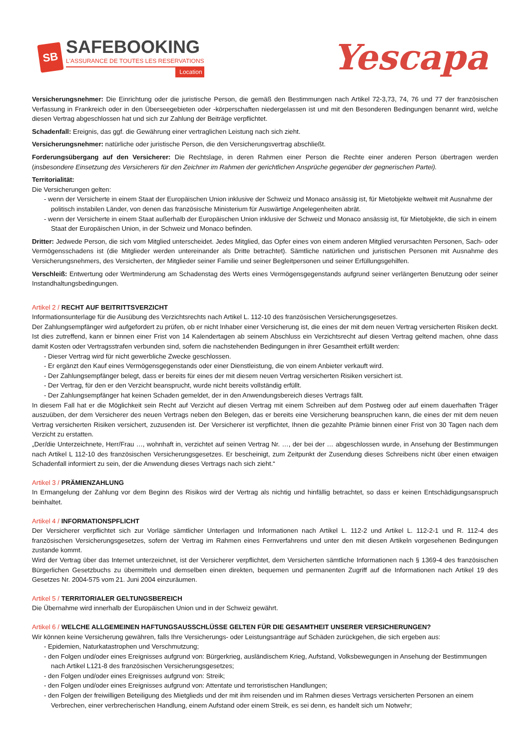SB
SAFEBOOKING
L'ASSURANCE DE TOUTES LES RESERVATIONS
Location
Yescapa
Versicherungsnehmer: Die Einrichtung oder die juristische Person, die gemäß den Bestimmungen nach Artikel 72-3,73, 74, 76 und 77 der französischen Verfassung in Frankreich oder in den Überseegebieten oder -körperschaften niedergelassen ist und mit den Besonderen Bedingungen benannt wird, welche diesen Vertrag abgeschlossen hat und sich zur Zahlung der Beiträge verpflichtet.
Schadenfall: Ereignis, das ggf. die Gewährung einer vertraglichen Leistung nach sich zieht.
Versicherungsnehmer: natürliche oder juristische Person, die den Versicherungsvertrag abschließt.
Forderungsübergang auf den Versicherer: Die Rechtslage, in deren Rahmen einer Person die Rechte einer anderen Person übertragen werden (insbesondere Einsetzung des Versicherers für den Zeichner im Rahmen der gerichtlichen Ansprüche gegenüber der gegnerischen Partei).
Territorialität:
Die Versicherungen gelten:
- wenn der Versicherte in einem Staat der Europäischen Union inklusive der Schweiz und Monaco ansässig ist, für Mietobjekte weltweit mit Ausnahme der politisch instabilen Länder, von denen das französische Ministerium für Auswärtige Angelegenheiten abrät.
- wenn der Versicherte in einem Staat außerhalb der Europäischen Union inklusive der Schweiz und Monaco ansässig ist, für Mietobjekte, die sich in einem Staat der Europäischen Union, in der Schweiz und Monaco befinden.
Dritter: Jedwede Person, die sich vom Mitglied unterscheidet. Jedes Mitglied, das Opfer eines von einem anderen Mitglied verursachten Personen, Sach- oder Vermögensschadens ist (die Mitglieder werden untereinander als Dritte betrachtet). Sämtliche natürlichen und juristischen Personen mit Ausnahme des Versicherungsnehmers, des Versicherten, der Mitglieder seiner Familie und seiner Begleitpersonen und seiner Erfüllungsgehilfen.
Verschleiß: Entwertung oder Wertminderung am Schadenstag des Werts eines Vermögensgegenstands aufgrund seiner verlängerten Benutzung oder seiner Instandhaltungsbedingungen.
Artikel 2 / RECHT AUF BEITRITTSVERZICHT
Informationsunterlage für die Ausübung des Verzichtsrechts nach Artikel L. 112-10 des französischen Versicherungsgesetzes.
Der Zahlungsempfänger wird aufgefordert zu prüfen, ob er nicht Inhaber einer Versicherung ist, die eines der mit dem neuen Vertrag versicherten Risiken deckt. Ist dies zutreffend, kann er binnen einer Frist von 14 Kalendertagen ab seinem Abschluss ein Verzichtsrecht auf diesen Vertrag geltend machen, ohne dass damit Kosten oder Vertragsstrafen verbunden sind, sofern die nachstehenden Bedingungen in ihrer Gesamtheit erfüllt werden:
- Dieser Vertrag wird für nicht gewerbliche Zwecke geschlossen.
- Er ergänzt den Kauf eines Vermögensgegenstands oder einer Dienstleistung, die von einem Anbieter verkauft wird.
- Der Zahlungsempfänger belegt, dass er bereits für eines der mit diesem neuen Vertrag versicherten Risiken versichert ist.
- Der Vertrag, für den er den Verzicht beansprucht, wurde nicht bereits vollständig erfüllt.
- Der Zahlungsempfänger hat keinen Schaden gemeldet, der in den Anwendungsbereich dieses Vertrags fällt.
In diesem Fall hat er die Möglichkeit sein Recht auf Verzicht auf diesen Vertrag mit einem Schreiben auf dem Postweg oder auf einem dauerhaften Träger auszuüben, der dem Versicherer des neuen Vertrags neben den Belegen, das er bereits eine Versicherung beanspruchen kann, die eines der mit dem neuen Vertrag versicherten Risiken versichert, zuzusenden ist. Der Versicherer ist verpflichtet, Ihnen die gezahlte Prämie binnen einer Frist von 30 Tagen nach dem Verzicht zu erstatten.
„Der/die Unterzeichnete, Herr/Frau …, wohnhaft in, verzichtet auf seinen Vertrag Nr. …, der bei der … abgeschlossen wurde, in Ansehung der Bestimmungen nach Artikel L 112-10 des französischen Versicherungsgesetzes. Er bescheinigt, zum Zeitpunkt der Zusendung dieses Schreibens nicht über einen etwaigen Schadenfall informiert zu sein, der die Anwendung dieses Vertrags nach sich zieht.“
Artikel 3 / PRÄMIENZAHLUNG
In Ermangelung der Zahlung vor dem Beginn des Risikos wird der Vertrag als nichtig und hinfällig betrachtet, so dass er keinen Entschädigungsanspruch beinhaltet.
Artikel 4 / INFORMATIONSPFLICHT
Der Versicherer verpflichtet sich zur Vorläge sämtlicher Unterlagen und Informationen nach Artikel L. 112-2 und Artikel L. 112-2-1 und R. 112-4 des französischen Versicherungsgesetzes, sofern der Vertrag im Rahmen eines Fernverfahrens und unter den mit diesen Artikeln vorgesehenen Bedingungen zustande kommt.
Wird der Vertrag über das Internet unterzeichnet, ist der Versicherer verpflichtet, dem Versicherten sämtliche Informationen nach § 1369-4 des französischen Bürgerlichen Gesetzbuchs zu übermitteln und demselben einen direkten, bequemen und permanenten Zugriff auf die Informationen nach Artikel 19 des Gesetzes Nr. 2004-575 vom 21. Juni 2004 einzuräumen.
Artikel 5 / TERRITORIALER GELTUNGSBEREICH
Die Übernahme wird innerhalb der Europäischen Union und in der Schweiz gewährt.
Artikel 6 / WELCHE ALLGEMEINEN HAFTUNGSAUSSCHLÜSSE GELTEN FÜR DIE GESAMTHEIT UNSERER VERSICHERUNGEN?
Wir können keine Versicherung gewähren, falls Ihre Versicherungs- oder Leistungsanträge auf Schäden zurückgehen, die sich ergeben aus:
- Epidemien, Naturkatastrophen und Verschmutzung;
- den Folgen und/oder eines Ereignisses aufgrund von: Bürgerkrieg, ausländischem Krieg, Aufstand, Volksbewegungen in Ansehung der Bestimmungen nach Artikel L121-8 des französischen Versicherungsgesetzes;
- den Folgen und/oder eines Ereignisses aufgrund von: Streik;
- den Folgen und/oder eines Ereignisses aufgrund von: Attentate und terroristischen Handlungen;
- den Folgen der freiwilligen Beteiligung des Mietglieds und der mit ihm reisenden und im Rahmen dieses Vertrags versicherten Personen an einem Verbrechen, einer verbrecherischen Handlung, einem Aufstand oder einem Streik, es sei denn, es handelt sich um Notwehr;